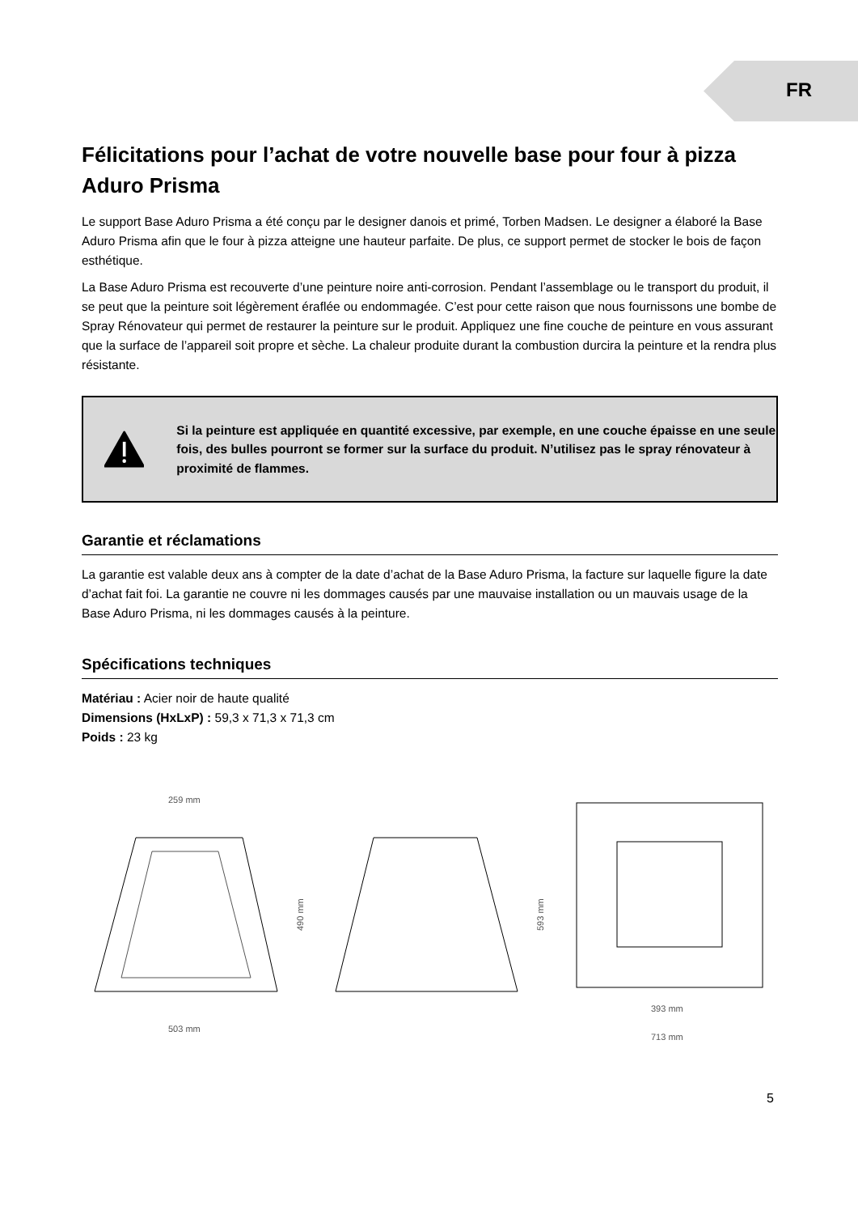FR
Félicitations pour l’achat de votre nouvelle base pour four à pizza Aduro Prisma
Le support Base Aduro Prisma a été conçu par le designer danois et primé, Torben Madsen. Le designer a élaboré la Base Aduro Prisma afin que le four à pizza atteigne une hauteur parfaite. De plus, ce support permet de stocker le bois de façon esthétique.
La Base Aduro Prisma est recouverte d’une peinture noire anti-corrosion. Pendant l’assemblage ou le transport du produit, il se peut que la peinture soit légèrement éraflée ou endommagée. C’est pour cette raison que nous fournissons une bombe de Spray Rénovateur qui permet de restaurer la peinture sur le produit. Appliquez une fine couche de peinture en vous assurant que la surface de l’appareil soit propre et sèche. La chaleur produite durant la combustion durcira la peinture et la rendra plus résistante.
Si la peinture est appliquée en quantité excessive, par exemple, en une couche épaisse en une seule fois, des bulles pourront se former sur la surface du produit. N’utilisez pas le spray rénovateur à proximité de flammes.
Garantie et réclamations
La garantie est valable deux ans à compter de la date d’achat de la Base Aduro Prisma, la facture sur laquelle figure la date d’achat fait foi. La garantie ne couvre ni les dommages causés par une mauvaise installation ou un mauvais usage de la Base Aduro Prisma, ni les dommages causés à la peinture.
Spécifications techniques
Matériau : Acier noir de haute qualité
Dimensions (HxLxP) : 59,3 x 71,3 x 71,3 cm
Poids : 23 kg
259 mm
490 mm
503 mm
593 mm
393 mm
713 mm
5